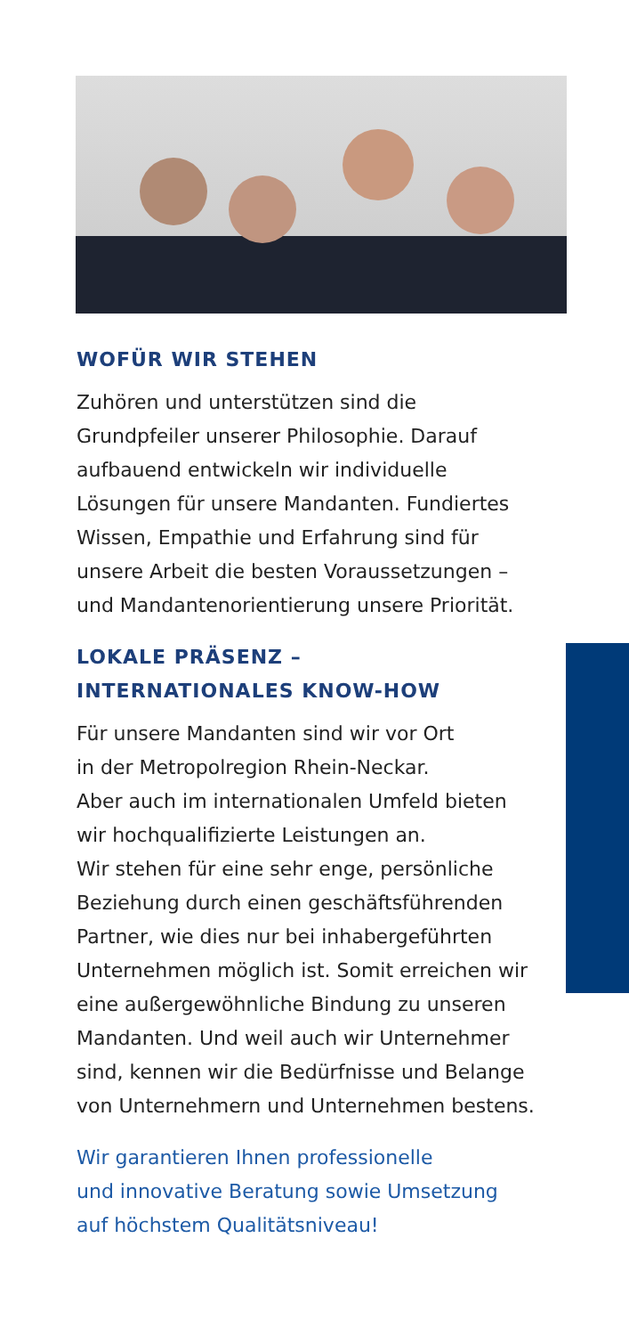WOFÜR WIR STEHEN
Zuhören und unterstützen sind die Grundpfeiler unserer Philosophie. Darauf aufbauend entwickeln wir individuelle Lösungen für unsere Mandanten. Fundiertes Wissen, Empathie und Erfahrung sind für unsere Arbeit die besten Voraussetzungen – und Mandantenorientierung unsere Priorität.
LOKALE PRÄSENZ –
INTERNATIONALES KNOW-HOW
Für unsere Mandanten sind wir vor Ort
in der Metropolregion Rhein-Neckar.
Aber auch im internationalen Umfeld bieten wir hochqualifizierte Leistungen an.
Wir stehen für eine sehr enge, persönliche Beziehung durch einen geschäftsführenden Partner, wie dies nur bei inhabergeführten Unternehmen möglich ist. Somit erreichen wir eine außergewöhnliche Bindung zu unseren Mandanten. Und weil auch wir Unternehmer sind, kennen wir die Bedürfnisse und Belange von Unternehmern und Unternehmen bestens.
Wir garantieren Ihnen professionelle
und innovative Beratung sowie Umsetzung
auf höchstem Qualitätsniveau!